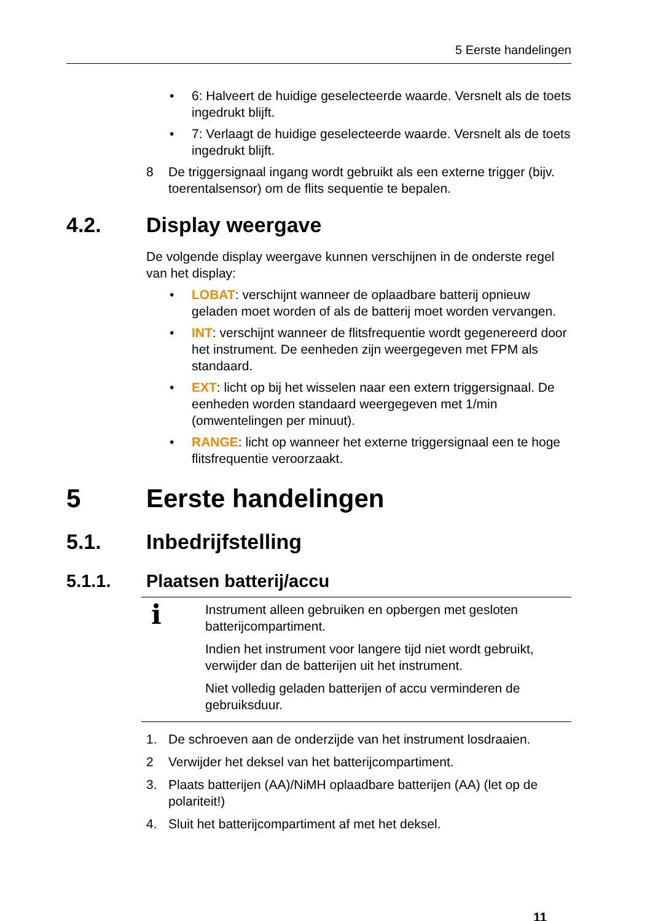5 Eerste handelingen
• 6: Halveert de huidige geselecteerde waarde. Versnelt als de toets ingedrukt blijft.
• 7: Verlaagt de huidige geselecteerde waarde. Versnelt als de toets ingedrukt blijft.
8 De triggersignaal ingang wordt gebruikt als een externe trigger (bijv. toerentalsensor) om de flits sequentie te bepalen.
4.2. Display weergave
De volgende display weergave kunnen verschijnen in de onderste regel van het display:
• LOBAT: verschijnt wanneer de oplaadbare batterij opnieuw geladen moet worden of als de batterij moet worden vervangen.
• INT: verschijnt wanneer de flitsfrequentie wordt gegenereerd door het instrument. De eenheden zijn weergegeven met FPM als standaard.
• EXT: licht op bij het wisselen naar een extern triggersignaal. De eenheden worden standaard weergegeven met 1/min (omwentelingen per minuut).
• RANGE: licht op wanneer het externe triggersignaal een te hoge flitsfrequentie veroorzaakt.
5 Eerste handelingen
5.1. Inbedrijfstelling
5.1.1. Plaatsen batterij/accu
i
Instrument alleen gebruiken en opbergen met gesloten batterijcompartiment.
Indien het instrument voor langere tijd niet wordt gebruikt, verwijder dan de batterijen uit het instrument.
Niet volledig geladen batterijen of accu verminderen de gebruiksduur.
1. De schroeven aan de onderzijde van het instrument losdraaien.
2 Verwijder het deksel van het batterijcompartiment.
3. Plaats batterijen (AA)/NiMH oplaadbare batterijen (AA) (let op de polariteit!)
4. Sluit het batterijcompartiment af met het deksel.
11